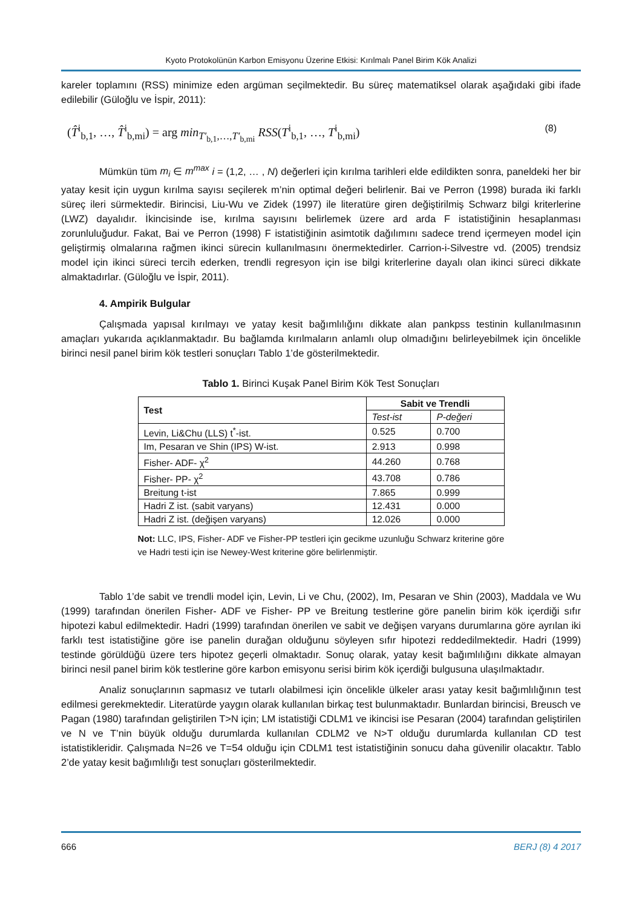Kyoto Protokolünün Karbon Emisyonu Üzerine Etkisi: Kırılmalı Panel Birim Kök Analizi
kareler toplamını (RSS) minimize eden argüman seçilmektedir. Bu süreç matematiksel olarak aşağıdaki gibi ifade edilebilir (Güloğlu ve İspir, 2011):
(T̂<sup>i</sup><sub>b,1</sub>, …, T̂<sup>i</sup><sub>b,mi</sub>) = arg min<sub>T′<sub>b,1</sub>,…,T′<sub>b,mi</sub></sub> RSS(T<sup>i</sup><sub>b,1</sub>, …, T<sup>i</sup><sub>b,mi</sub>) (8)
Mümkün tüm m<sub>i</sub> ∈ m<sup>max</sup> i = (1,2, … , N) değerleri için kırılma tarihleri elde edildikten sonra, paneldeki her bir yatay kesit için uygun kırılma sayısı seçilerek m’nin optimal değeri belirlenir. Bai ve Perron (1998) burada iki farklı süreç ileri sürmektedir. Birincisi, Liu-Wu ve Zidek (1997) ile literatüre giren değiştirilmiş Schwarz bilgi kriterlerine (LWZ) dayalıdır. İkincisinde ise, kırılma sayısını belirlemek üzere ard arda F istatistiğinin hesaplanması zorunluluğudur. Fakat, Bai ve Perron (1998) F istatistiğinin asimtotik dağılımını sadece trend içermeyen model için geliştirmiş olmalarına rağmen ikinci sürecin kullanılmasını önermektedirler. Carrion-i-Silvestre vd. (2005) trendsiz model için ikinci süreci tercih ederken, trendli regresyon için ise bilgi kriterlerine dayalı olan ikinci süreci dikkate almaktadırlar. (Güloğlu ve İspir, 2011).
4. Ampirik Bulgular
Çalışmada yapısal kırılmayı ve yatay kesit bağımlılığını dikkate alan pankpss testinin kullanılmasının amaçları yukarıda açıklanmaktadır. Bu bağlamda kırılmaların anlamlı olup olmadığını belirleyebilmek için öncelikle birinci nesil panel birim kök testleri sonuçları Tablo 1’de gösterilmektedir.
Tablo 1. Birinci Kuşak Panel Birim Kök Test Sonuçları
| Test | Sabit ve Trendli | |
| --- | --- | --- |
| | Test-ist | P-değeri |
| Levin, Li&Chu (LLS) t<sup>*</sup>-ist. | 0.525 | 0.700 |
| Im, Pesaran ve Shin (IPS) W-ist. | 2.913 | 0.998 |
| Fisher- ADF- χ<sup>2</sup> | 44.260 | 0.768 |
| Fisher- PP- χ<sup>2</sup> | 43.708 | 0.786 |
| Breitung t-ist | 7.865 | 0.999 |
| Hadri Z ist. (sabit varyans) | 12.431 | 0.000 |
| Hadri Z ist. (değişen varyans) | 12.026 | 0.000 |
Not: LLC, IPS, Fisher- ADF ve Fisher-PP testleri için gecikme uzunluğu Schwarz kriterine göre ve Hadri testi için ise Newey-West kriterine göre belirlenmiştir.
Tablo 1’de sabit ve trendli model için, Levin, Li ve Chu, (2002), Im, Pesaran ve Shin (2003), Maddala ve Wu (1999) tarafından önerilen Fisher- ADF ve Fisher- PP ve Breitung testlerine göre panelin birim kök içerdiği sıfır hipotezi kabul edilmektedir. Hadri (1999) tarafından önerilen ve sabit ve değişen varyans durumlarına göre ayrılan iki farklı test istatistiğine göre ise panelin durağan olduğunu söyleyen sıfır hipotezi reddedilmektedir. Hadri (1999) testinde görüldüğü üzere ters hipotez geçerli olmaktadır. Sonuç olarak, yatay kesit bağımlılığını dikkate almayan birinci nesil panel birim kök testlerine göre karbon emisyonu serisi birim kök içerdiği bulgusuna ulaşılmaktadır.
Analiz sonuçlarının sapmasız ve tutarlı olabilmesi için öncelikle ülkeler arası yatay kesit bağımlılığının test edilmesi gerekmektedir. Literatürde yaygın olarak kullanılan birkaç test bulunmaktadır. Bunlardan birincisi, Breusch ve Pagan (1980) tarafından geliştirilen T>N için; LM istatistiği CDLM1 ve ikincisi ise Pesaran (2004) tarafından geliştirilen ve N ve T’nin büyük olduğu durumlarda kullanılan CDLM2 ve N>T olduğu durumlarda kullanılan CD test istatistikleridir. Çalışmada N=26 ve T=54 olduğu için CDLM1 test istatistiğinin sonucu daha güvenilir olacaktır. Tablo 2’de yatay kesit bağımlılığı test sonuçları gösterilmektedir.
666 BERJ (8) 4 2017